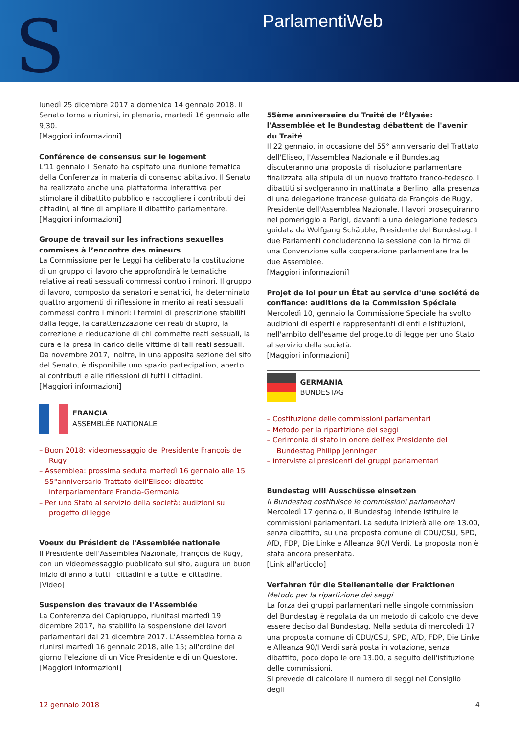S ParlamentiWeb
lunedì 25 dicembre 2017 a domenica 14 gennaio 2018. Il Senato torna a riunirsi, in plenaria, martedì 16 gennaio alle 9,30.
[Maggiori informazioni]
Conférence de consensus sur le logement
L'11 gennaio il Senato ha ospitato una riunione tematica della Conferenza in materia di consenso abitativo. Il Senato ha realizzato anche una piattaforma interattiva per stimolare il dibattito pubblico e raccogliere i contributi dei cittadini, al fine di ampliare il dibattito parlamentare.
[Maggiori informazioni]
Groupe de travail sur les infractions sexuelles commises à l’encontre des mineurs
La Commissione per le Leggi ha deliberato la costituzione di un gruppo di lavoro che approfondirà le tematiche relative ai reati sessuali commessi contro i minori. Il gruppo di lavoro, composto da senatori e senatrici, ha determinato quattro argomenti di riflessione in merito ai reati sessuali commessi contro i minori: i termini di prescrizione stabiliti dalla legge, la caratterizzazione dei reati di stupro, la correzione e rieducazione di chi commette reati sessuali, la cura e la presa in carico delle vittime di tali reati sessuali.
Da novembre 2017, inoltre, in una apposita sezione del sito del Senato, è disponibile uno spazio partecipativo, aperto ai contributi e alle riflessioni di tutti i cittadini.
[Maggiori informazioni]
FRANCIA
ASSEMBLÉE NATIONALE
– Buon 2018: videomessaggio del Presidente François de Rugy
– Assemblea: prossima seduta martedì 16 gennaio alle 15
– 55°anniversario Trattato dell'Eliseo: dibattito interparlamentare Francia-Germania
– Per uno Stato al servizio della società: audizioni su progetto di legge
Voeux du Président de l'Assemblée nationale
Il Presidente dell'Assemblea Nazionale, François de Rugy, con un videomessaggio pubblicato sul sito, augura un buon inizio di anno a tutti i cittadini e a tutte le cittadine.
[Video]
Suspension des travaux de l'Assemblée
La Conferenza dei Capigruppo, riunitasi martedì 19 dicembre 2017, ha stabilito la sospensione dei lavori parlamentari dal 21 dicembre 2017. L'Assemblea torna a riunirsi martedì 16 gennaio 2018, alle 15; all'ordine del giorno l'elezione di un Vice Presidente e di un Questore.
[Maggiori informazioni]
55ème anniversaire du Traité de l’Élysée: l'Assemblée et le Bundestag débattent de l'avenir du Traité
Il 22 gennaio, in occasione del 55° anniversario del Trattato dell'Eliseo, l'Assemblea Nazionale e il Bundestag discuteranno una proposta di risoluzione parlamentare finalizzata alla stipula di un nuovo trattato franco-tedesco. I dibattiti si svolgeranno in mattinata a Berlino, alla presenza di una delegazione francese guidata da François de Rugy, Presidente dell'Assemblea Nazionale. I lavori proseguiranno nel pomeriggio a Parigi, davanti a una delegazione tedesca guidata da Wolfgang Schäuble, Presidente del Bundestag. I due Parlamenti concluderanno la sessione con la firma di una Convenzione sulla cooperazione parlamentare tra le due Assemblee.
[Maggiori informazioni]
Projet de loi pour un État au service d'une société de confiance: auditions de la Commission Spéciale
Mercoledì 10, gennaio la Commissione Speciale ha svolto audizioni di esperti e rappresentanti di enti e Istituzioni, nell'ambito dell'esame del progetto di legge per uno Stato al servizio della società.
[Maggiori informazioni]
GERMANIA
BUNDESTAG
– Costituzione delle commissioni parlamentari
– Metodo per la ripartizione dei seggi
– Cerimonia di stato in onore dell'ex Presidente del Bundestag Philipp Jenninger
– Interviste ai presidenti dei gruppi parlamentari
Bundestag will Ausschüsse einsetzen
Il Bundestag costituisce le commissioni parlamentari
Mercoledì 17 gennaio, il Bundestag intende istituire le commissioni parlamentari. La seduta inizierà alle ore 13.00, senza dibattito, su una proposta comune di CDU/CSU, SPD, AfD, FDP, Die Linke e Alleanza 90/I Verdi. La proposta non è stata ancora presentata.
[Link all'articolo]
Verfahren für die Stellenanteile der Fraktionen
Metodo per la ripartizione dei seggi
La forza dei gruppi parlamentari nelle singole commissioni del Bundestag è regolata da un metodo di calcolo che deve essere deciso dal Bundestag. Nella seduta di mercoledì 17 una proposta comune di CDU/CSU, SPD, AfD, FDP, Die Linke e Alleanza 90/I Verdi sarà posta in votazione, senza dibattito, poco dopo le ore 13.00, a seguito dell'istituzione delle commissioni.
Si prevede di calcolare il numero di seggi nel Consiglio degli
12 gennaio 2018 4